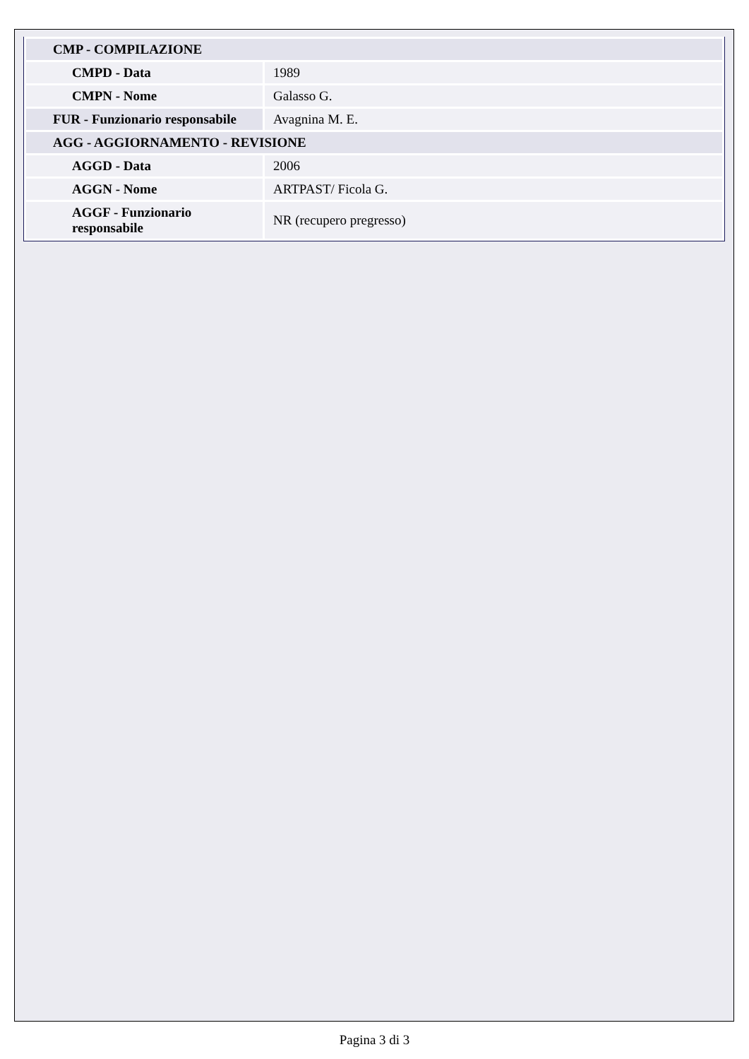| CMP - COMPILAZIONE | |
| CMPD - Data | 1989 |
| CMPN - Nome | Galasso G. |
| FUR - Funzionario responsabile | Avagnina M. E. |
| AGG - AGGIORNAMENTO - REVISIONE | |
| AGGD - Data | 2006 |
| AGGN - Nome | ARTPAST/ Ficola G. |
| AGGF - Funzionario responsabile | NR (recupero pregresso) |
Pagina 3 di 3